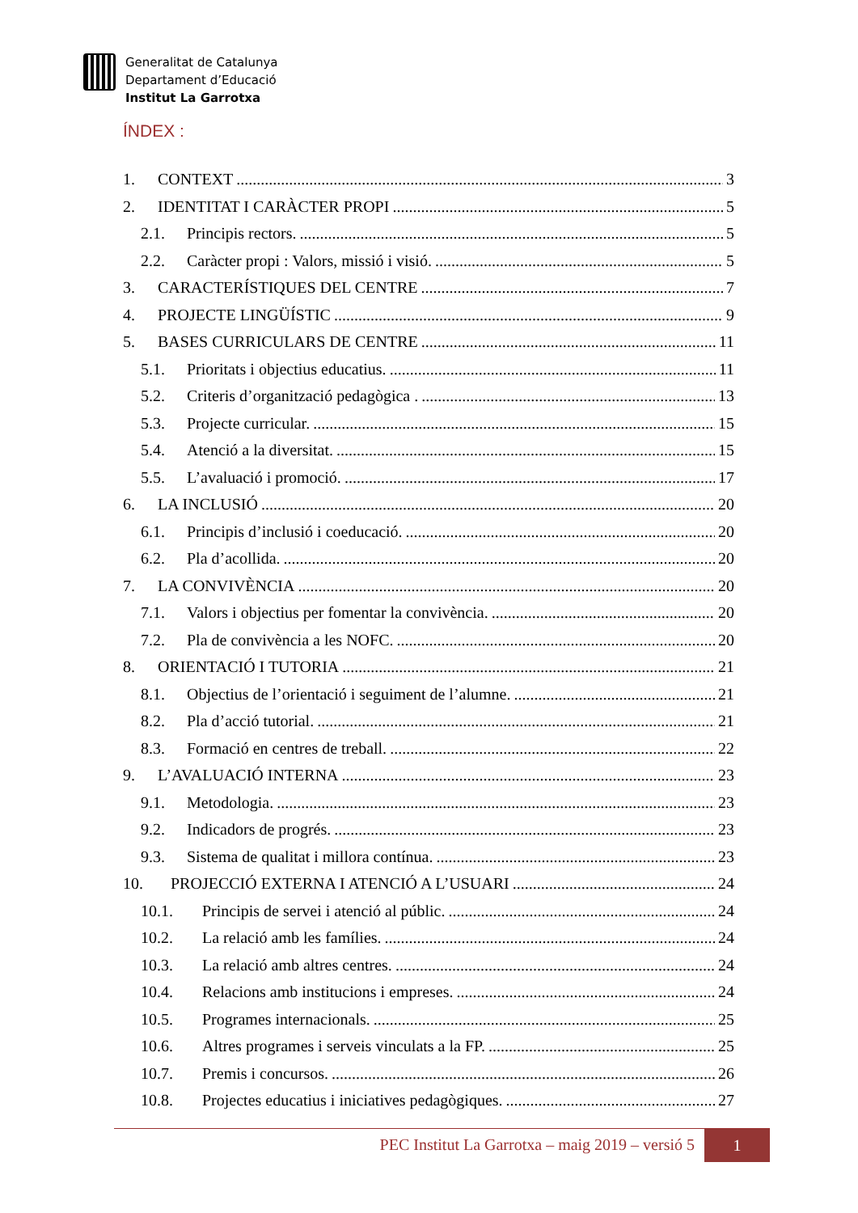Generalitat de Catalunya
Departament d’Educació
Institut La Garrotxa
ÍNDEX :
1. CONTEXT 3
2. IDENTITAT I CARÀCTER PROPI 5
2.1. Principis rectors. 5
2.2. Caràcter propi : Valors, missió i visió. 5
3. CARACTERÍSTIQUES DEL CENTRE 7
4. PROJECTE LINGÜÍSTIC 9
5. BASES CURRICULARS DE CENTRE 11
5.1. Prioritats i objectius educatius. 11
5.2. Criteris d’organització pedagògica . 13
5.3. Projecte curricular. 15
5.4. Atenció a la diversitat. 15
5.5. L’avaluació i promoció. 17
6. LA INCLUSIÓ 20
6.1. Principis d’inclusió i coeducació. 20
6.2. Pla d’acollida. 20
7. LA CONVIVÈNCIA 20
7.1. Valors i objectius per fomentar la convivència. 20
7.2. Pla de convivència a les NOFC. 20
8. ORIENTACIÓ I TUTORIA 21
8.1. Objectius de l’orientació i seguiment de l’alumne. 21
8.2. Pla d’acció tutorial. 21
8.3. Formació en centres de treball. 22
9. L’AVALUACIÓ INTERNA 23
9.1. Metodologia. 23
9.2. Indicadors de progrés. 23
9.3. Sistema de qualitat i millora contínua. 23
10. PROJECCIÓ EXTERNA I ATENCIÓ A L’USUARI 24
10.1. Principis de servei i atenció al públic. 24
10.2. La relació amb les famílies. 24
10.3. La relació amb altres centres. 24
10.4. Relacions amb institucions i empreses. 24
10.5. Programes internacionals. 25
10.6. Altres programes i serveis vinculats a la FP. 25
10.7. Premis i concursos. 26
10.8. Projectes educatius i iniciatives pedagògiques. 27
PEC Institut La Garrotxa – maig 2019 – versió 5 1